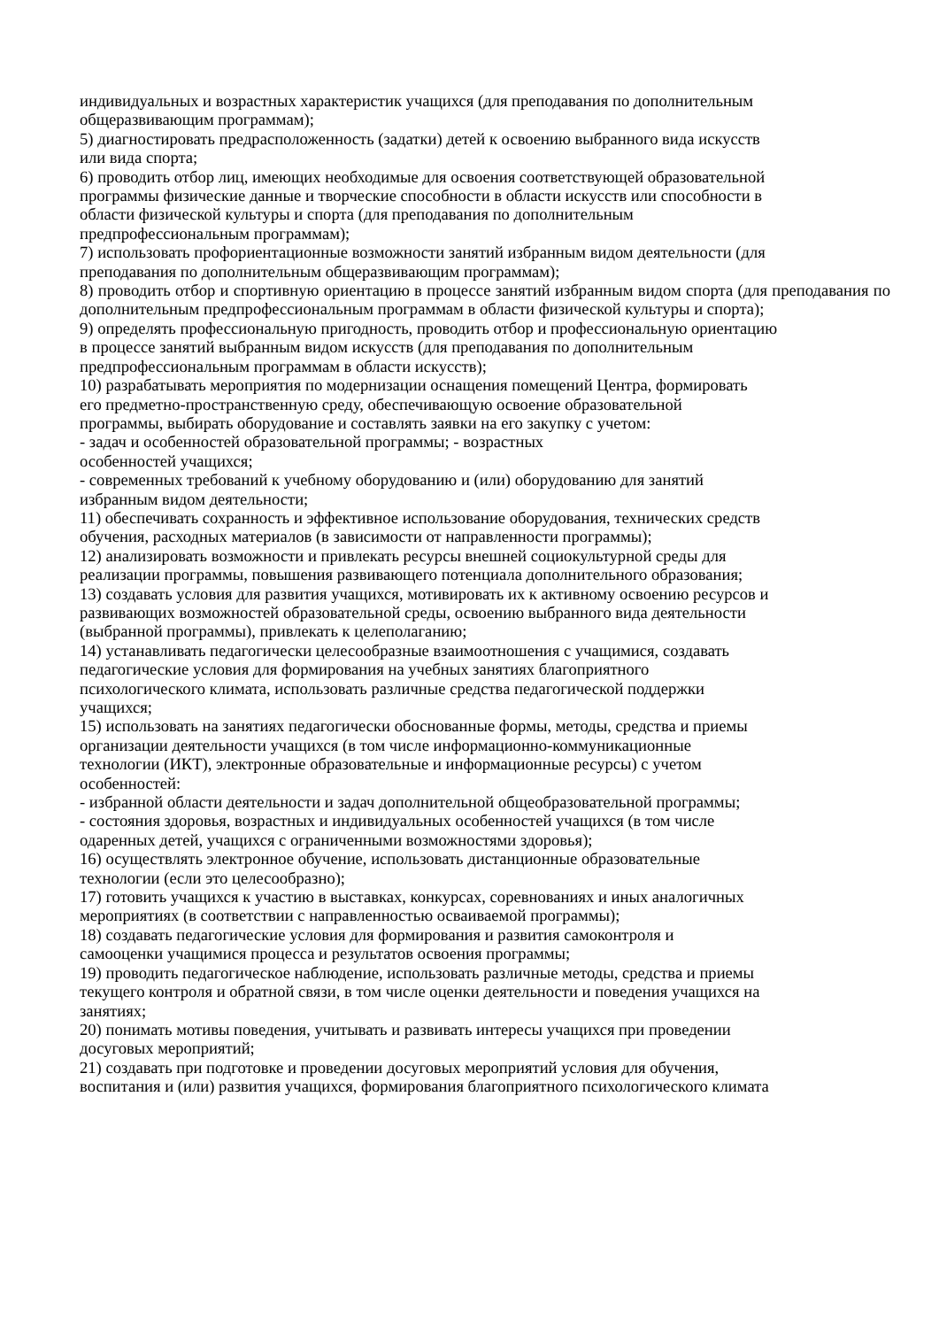индивидуальных и возрастных характеристик учащихся (для преподавания по дополнительным
общеразвивающим программам);
5) диагностировать предрасположенность (задатки) детей к освоению выбранного вида искусств
или вида спорта;
6) проводить отбор лиц, имеющих необходимые для освоения соответствующей образовательной
программы физические данные и творческие способности в области искусств или способности в
области физической культуры и спорта (для преподавания по дополнительным
предпрофессиональным программам);
7) использовать профориентационные возможности занятий избранным видом деятельности (для
преподавания по дополнительным общеразвивающим программам);
8) проводить отбор и спортивную ориентацию в процессе занятий избранным видом спорта (для преподавания по дополнительным предпрофессиональным программам в области физической культуры и спорта);
9) определять профессиональную пригодность, проводить отбор и профессиональную ориентацию
в процессе занятий выбранным видом искусств (для преподавания по дополнительным
предпрофессиональным программам в области искусств);
10) разрабатывать мероприятия по модернизации оснащения помещений Центра, формировать
его предметно-пространственную среду, обеспечивающую освоение образовательной
программы, выбирать оборудование и составлять заявки на его закупку с учетом:
- задач и особенностей образовательной программы; - возрастных
особенностей учащихся;
- современных требований к учебному оборудованию и (или) оборудованию для занятий
избранным видом деятельности;
11) обеспечивать сохранность и эффективное использование оборудования, технических средств
обучения, расходных материалов (в зависимости от направленности программы);
12) анализировать возможности и привлекать ресурсы внешней социокультурной среды для
реализации программы, повышения развивающего потенциала дополнительного образования;
13) создавать условия для развития учащихся, мотивировать их к активному освоению ресурсов и
развивающих возможностей образовательной среды, освоению выбранного вида деятельности
(выбранной программы), привлекать к целеполаганию;
14) устанавливать педагогически целесообразные взаимоотношения с учащимися, создавать
педагогические условия для формирования на учебных занятиях благоприятного
психологического климата, использовать различные средства педагогической поддержки
учащихся;
15) использовать на занятиях педагогически обоснованные формы, методы, средства и приемы
организации деятельности учащихся (в том числе информационно-коммуникационные
технологии (ИКТ), электронные образовательные и информационные ресурсы) с учетом
особенностей:
- избранной области деятельности и задач дополнительной общеобразовательной программы;
- состояния здоровья, возрастных и индивидуальных особенностей учащихся (в том числе
одаренных детей, учащихся с ограниченными возможностями здоровья);
16) осуществлять электронное обучение, использовать дистанционные образовательные
технологии (если это целесообразно);
17) готовить учащихся к участию в выставках, конкурсах, соревнованиях и иных аналогичных
мероприятиях (в соответствии с направленностью осваиваемой программы);
18) создавать педагогические условия для формирования и развития самоконтроля и
самооценки учащимися процесса и результатов освоения программы;
19) проводить педагогическое наблюдение, использовать различные методы, средства и приемы
текущего контроля и обратной связи, в том числе оценки деятельности и поведения учащихся на
занятиях;
20) понимать мотивы поведения, учитывать и развивать интересы учащихся при проведении
досуговых мероприятий;
21) создавать при подготовке и проведении досуговых мероприятий условия для обучения,
воспитания и (или) развития учащихся, формирования благоприятного психологического климата